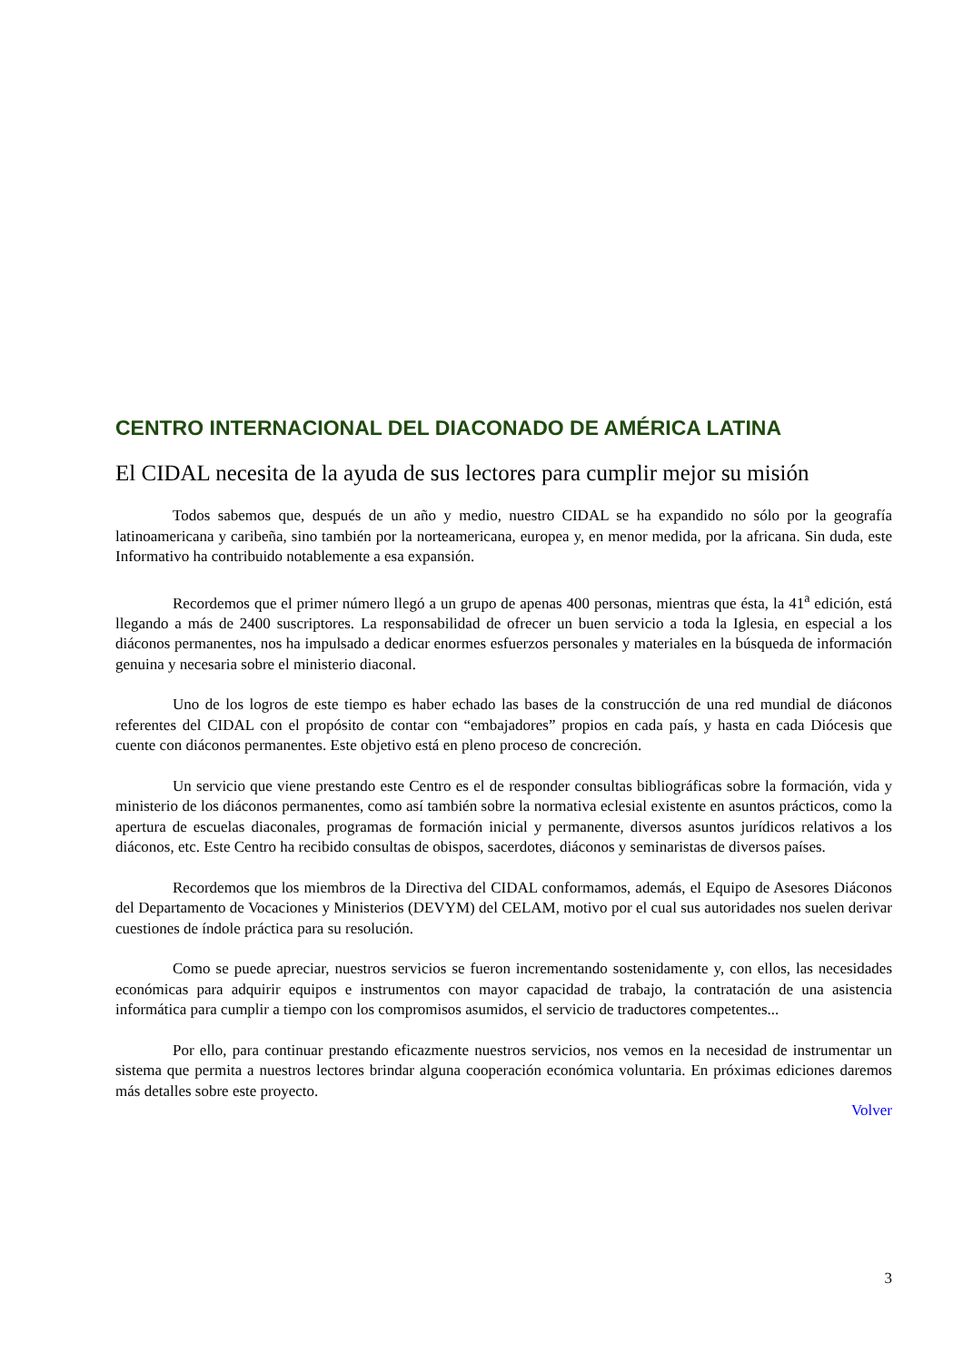CENTRO INTERNACIONAL DEL DIACONADO DE AMÉRICA LATINA
El CIDAL necesita de la ayuda de sus lectores para cumplir mejor su misión
Todos sabemos que, después de un año y medio, nuestro CIDAL se ha expandido no sólo por la geografía latinoamericana y caribeña, sino también por la norteamericana, europea y, en menor medida, por la africana. Sin duda, este Informativo ha contribuido notablemente a esa expansión.
Recordemos que el primer número llegó a un grupo de apenas 400 personas, mientras que ésta, la 41<sup>a</sup> edición, está llegando a más de 2400 suscriptores. La responsabilidad de ofrecer un buen servicio a toda la Iglesia, en especial a los diáconos permanentes, nos ha impulsado a dedicar enormes esfuerzos personales y materiales en la búsqueda de información genuina y necesaria sobre el ministerio diaconal.
Uno de los logros de este tiempo es haber echado las bases de la construcción de una red mundial de diáconos referentes del CIDAL con el propósito de contar con “embajadores” propios en cada país, y hasta en cada Diócesis que cuente con diáconos permanentes. Este objetivo está en pleno proceso de concreción.
Un servicio que viene prestando este Centro es el de responder consultas bibliográficas sobre la formación, vida y ministerio de los diáconos permanentes, como así también sobre la normativa eclesial existente en asuntos prácticos, como la apertura de escuelas diaconales, programas de formación inicial y permanente, diversos asuntos jurídicos relativos a los diáconos, etc. Este Centro ha recibido consultas de obispos, sacerdotes, diáconos y seminaristas de diversos países.
Recordemos que los miembros de la Directiva del CIDAL conformamos, además, el Equipo de Asesores Diáconos del Departamento de Vocaciones y Ministerios (DEVYM) del CELAM, motivo por el cual sus autoridades nos suelen derivar cuestiones de índole práctica para su resolución.
Como se puede apreciar, nuestros servicios se fueron incrementando sostenidamente y, con ellos, las necesidades económicas para adquirir equipos e instrumentos con mayor capacidad de trabajo, la contratación de una asistencia informática para cumplir a tiempo con los compromisos asumidos, el servicio de traductores competentes...
Por ello, para continuar prestando eficazmente nuestros servicios, nos vemos en la necesidad de instrumentar un sistema que permita a nuestros lectores brindar alguna cooperación económica voluntaria. En próximas ediciones daremos más detalles sobre este proyecto.
Volver
3